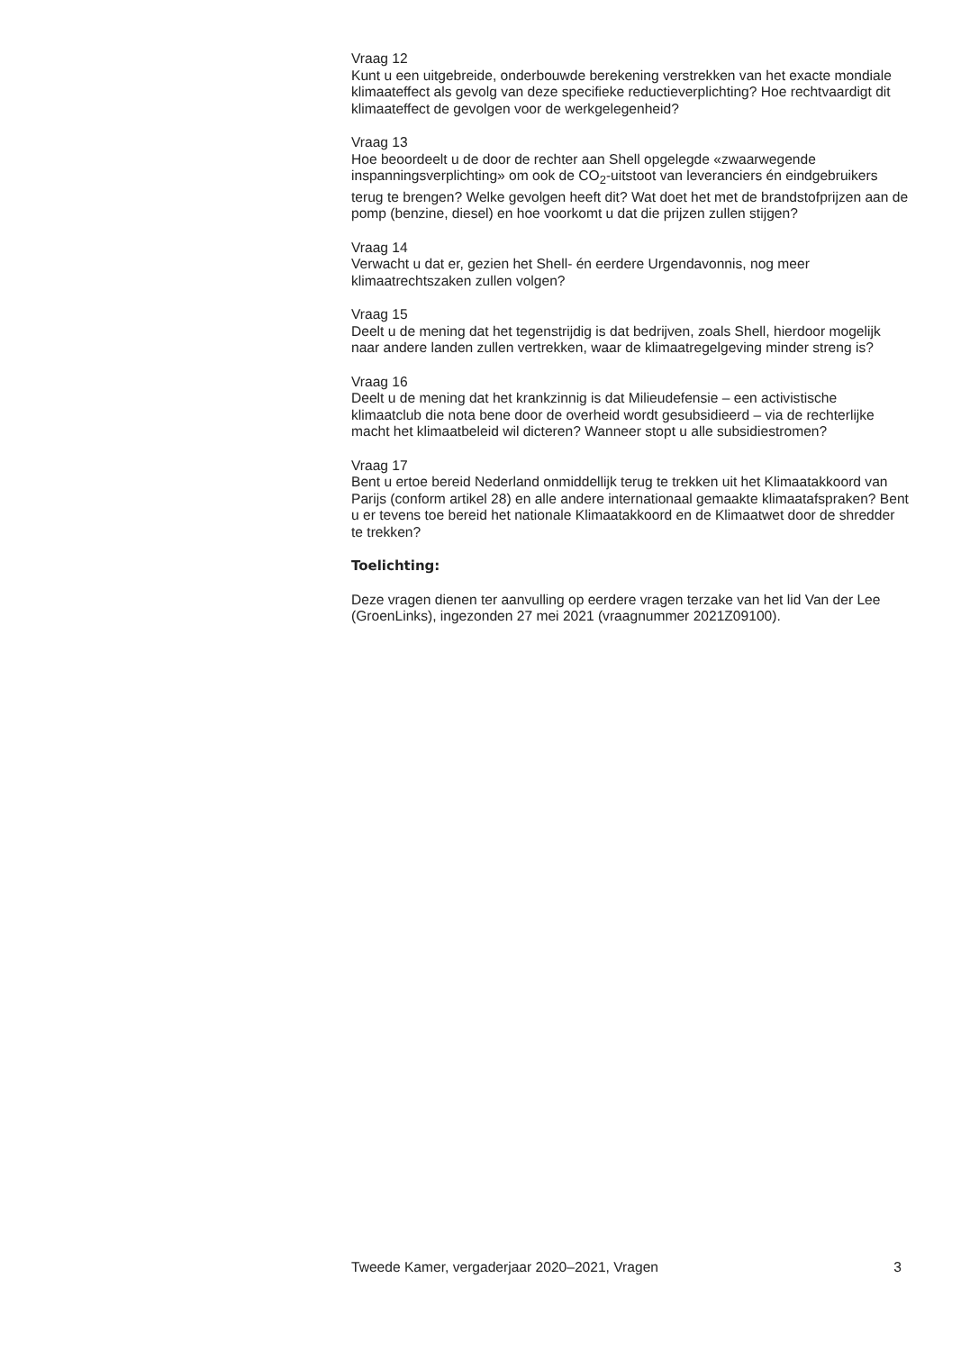Vraag 12
Kunt u een uitgebreide, onderbouwde berekening verstrekken van het exacte mondiale klimaateffect als gevolg van deze specifieke reductieverplichting? Hoe rechtvaardigt dit klimaateffect de gevolgen voor de werkgelegenheid?
Vraag 13
Hoe beoordeelt u de door de rechter aan Shell opgelegde «zwaarwegende inspanningsverplichting» om ook de CO<sub>2</sub>-uitstoot van leveranciers én eindgebruikers terug te brengen? Welke gevolgen heeft dit? Wat doet het met de brandstofprijzen aan de pomp (benzine, diesel) en hoe voorkomt u dat die prijzen zullen stijgen?
Vraag 14
Verwacht u dat er, gezien het Shell- én eerdere Urgendavonnis, nog meer klimaatrechtszaken zullen volgen?
Vraag 15
Deelt u de mening dat het tegenstrijdig is dat bedrijven, zoals Shell, hierdoor mogelijk naar andere landen zullen vertrekken, waar de klimaatregelgeving minder streng is?
Vraag 16
Deelt u de mening dat het krankzinnig is dat Milieudefensie – een activistische klimaatclub die nota bene door de overheid wordt gesubsidieerd – via de rechterlijke macht het klimaatbeleid wil dicteren? Wanneer stopt u alle subsidiestromen?
Vraag 17
Bent u ertoe bereid Nederland onmiddellijk terug te trekken uit het Klimaatakkoord van Parijs (conform artikel 28) en alle andere internationaal gemaakte klimaatafspraken? Bent u er tevens toe bereid het nationale Klimaatakkoord en de Klimaatwet door de shredder te trekken?
Toelichting:
Deze vragen dienen ter aanvulling op eerdere vragen terzake van het lid Van der Lee (GroenLinks), ingezonden 27 mei 2021 (vraagnummer 2021Z09100).
Tweede Kamer, vergaderjaar 2020–2021, Vragen 3